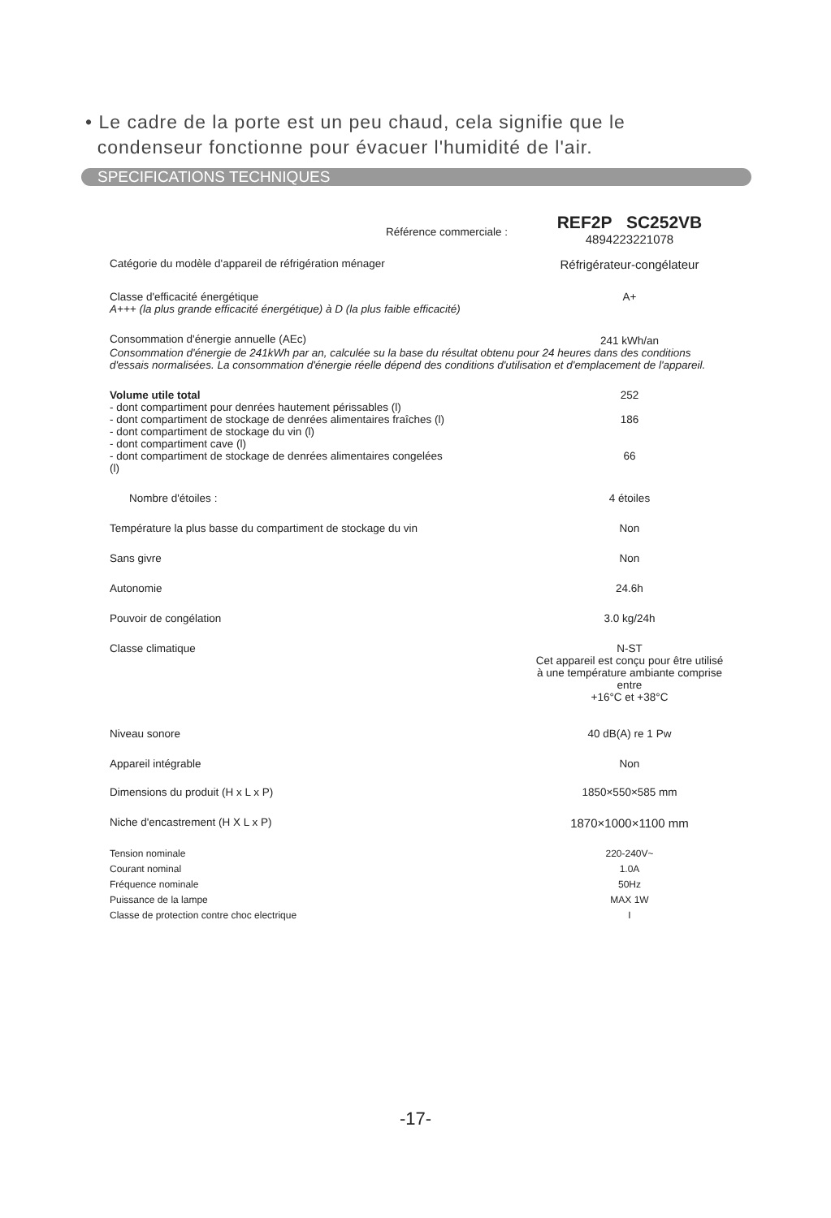• Le cadre de la porte est un peu chaud, cela signifie que le
condenseur fonctionne pour évacuer l'humidité de l'air.
SPECIFICATIONS TECHNIQUES
| Référence commerciale : | REF2P SC252VB 4894223221078 |
| Catégorie du modèle d'appareil de réfrigération ménager | Réfrigérateur-congélateur |
| Classe d'efficacité énergétique A+++ (la plus grande efficacité énergétique) à D (la plus faible efficacité) | A+ |
| Consommation d'énergie annuelle (AEc) | 241 kWh/an |
| Consommation d'énergie de 241kWh par an, calculée su la base du résultat obtenu pour 24 heures dans des conditions d'essais normalisées. La consommation d'énergie réelle dépend des conditions d'utilisation et d'emplacement de l'appareil. | |
| Volume utile total | 252 |
| - dont compartiment pour denrées hautement périssables (l) | |
| - dont compartiment de stockage de denrées alimentaires fraîches (l) | 186 |
| - dont compartiment de stockage du vin (l) | |
| - dont compartiment cave (l) | |
| - dont compartiment de stockage de denrées alimentaires congelées (l) | 66 |
| Nombre d'étoiles : | 4 étoiles |
| Température la plus basse du compartiment de stockage du vin | Non |
| Sans givre | Non |
| Autonomie | 24.6h |
| Pouvoir de congélation | 3.0 kg/24h |
| Classe climatique | N-ST Cet appareil est conçu pour être utilisé à une température ambiante comprise entre +16°C et +38°C |
| Niveau sonore | 40 dB(A) re 1 Pw |
| Appareil intégrable | Non |
| Dimensions du produit (H x L x P) | 1850×550×585 mm |
| Niche d'encastrement (H X L x P) | 1870×1000×1100 mm |
| Tension nominale | 220-240V~ |
| Courant nominal | 1.0A |
| Fréquence nominale | 50Hz |
| Puissance de la lampe | MAX 1W |
| Classe de protection contre choc electrique | I |
-17-